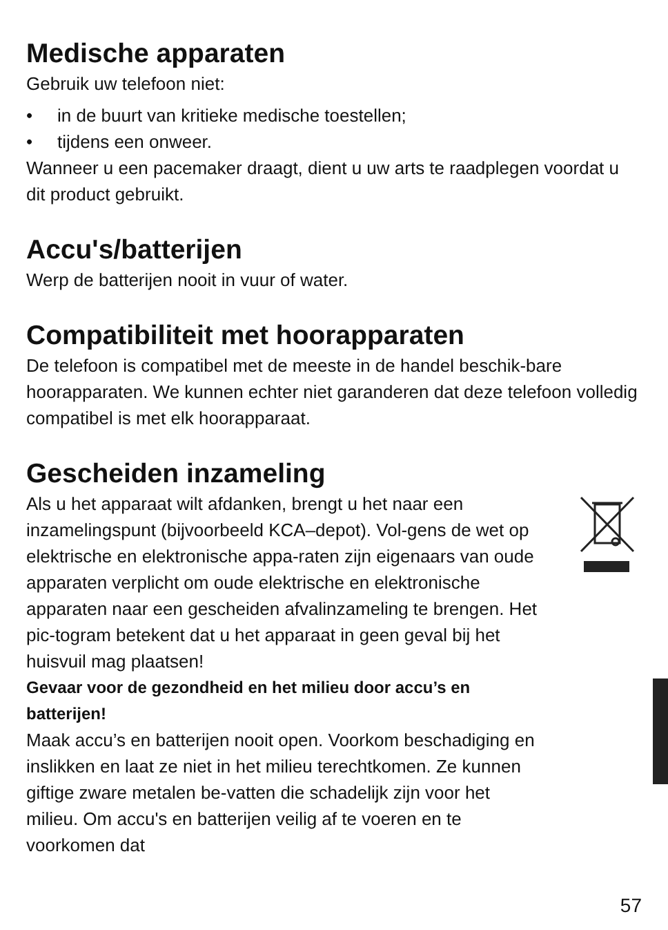Medische apparaten
Gebruik uw telefoon niet:
• in de buurt van kritieke medische toestellen;
• tijdens een onweer.
Wanneer u een pacemaker draagt, dient u uw arts te raadplegen voordat u dit product gebruikt.
Accu's/batterijen
Werp de batterijen nooit in vuur of water.
Compatibiliteit met hoorapparaten
De telefoon is compatibel met de meeste in de handel beschik-bare hoorapparaten. We kunnen echter niet garanderen dat deze telefoon volledig compatibel is met elk hoorapparaat.
Gescheiden inzameling
Als u het apparaat wilt afdanken, brengt u het naar een inzamelingspunt (bijvoorbeeld KCA–depot). Vol-gens de wet op elektrische en elektronische appa-raten zijn eigenaars van oude apparaten verplicht om oude elektrische en elektronische apparaten naar een gescheiden afvalinzameling te brengen. Het pic-togram betekent dat u het apparaat in geen geval bij het huisvuil mag plaatsen!
Gevaar voor de gezondheid en het milieu door accu’s en batterijen!
Maak accu’s en batterijen nooit open. Voorkom beschadiging en inslikken en laat ze niet in het milieu terechtkomen. Ze kunnen giftige zware metalen be-vatten die schadelijk zijn voor het milieu. Om accu's en batterijen veilig af te voeren en te voorkomen dat
57